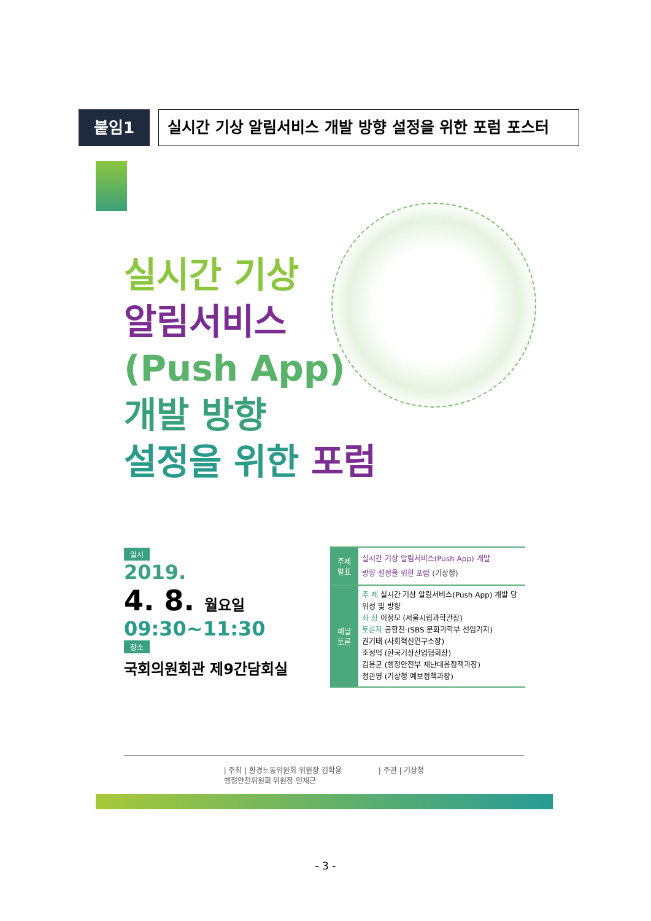붙임1
실시간 기상 알림서비스 개발 방향 설정을 위한 포럼 포스터
실시간 기상
알림서비스
(Push App)
개발 방향
설정을 위한 포럼
일시
2019.
4. 8. 월요일
09:30~11:30
장소
국회의원회관 제9간담회실
| 주제 발표 | 실시간 기상 알림서비스(Push App) 개발 방향 설정을 위한 포럼 (기상청) |
| 패널 토론 | 주 제 실시간 기상 알림서비스(Push App) 개발 당위성 및 방향 좌 장 이정모 (서울시립과학관장) 토론자 공항진 (SBS 문화과학부 선임기자) 권기태 (사회혁신연구소장) 조성억 (한국기상산업협회장) 김용균 (행정안전부 재난대응정책과장) 정관영 (기상청 예보정책과장) |
| 주최 | 환경노동위원회 위원장 김학용
행정안전위원회 위원장 인재근
| 주관 | 기상청
- 3 -